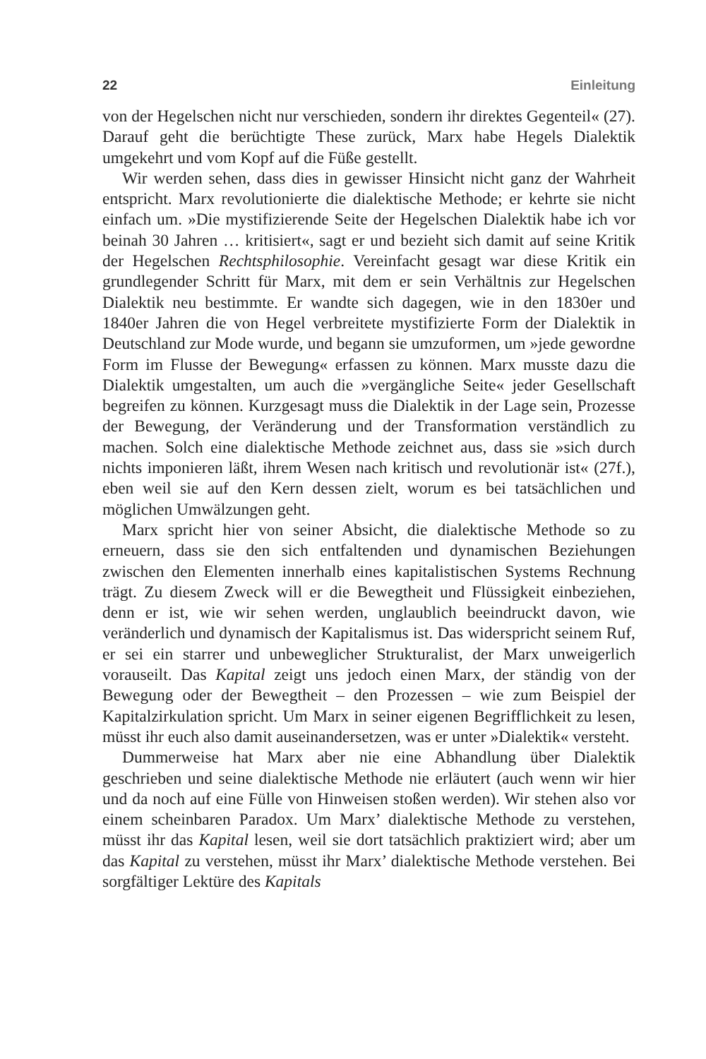22 Einleitung
von der Hegelschen nicht nur verschieden, sondern ihr direktes Gegenteil« (27). Darauf geht die berüchtigte These zurück, Marx habe Hegels Dialektik umgekehrt und vom Kopf auf die Füße gestellt.
Wir werden sehen, dass dies in gewisser Hinsicht nicht ganz der Wahrheit entspricht. Marx revolutionierte die dialektische Methode; er kehrte sie nicht einfach um. »Die mystifizierende Seite der Hegelschen Dialektik habe ich vor beinah 30 Jahren … kritisiert«, sagt er und bezieht sich damit auf seine Kritik der Hegelschen Rechtsphilosophie. Vereinfacht gesagt war diese Kritik ein grundlegender Schritt für Marx, mit dem er sein Verhältnis zur Hegelschen Dialektik neu bestimmte. Er wandte sich dagegen, wie in den 1830er und 1840er Jahren die von Hegel verbreitete mystifizierte Form der Dialektik in Deutschland zur Mode wurde, und begann sie umzuformen, um »jede gewordne Form im Flusse der Bewegung« erfassen zu können. Marx musste dazu die Dialektik umgestalten, um auch die »vergängliche Seite« jeder Gesellschaft begreifen zu können. Kurzgesagt muss die Dialektik in der Lage sein, Prozesse der Bewegung, der Veränderung und der Transformation verständlich zu machen. Solch eine dialektische Methode zeichnet aus, dass sie »sich durch nichts imponieren läßt, ihrem Wesen nach kritisch und revolutionär ist« (27f.), eben weil sie auf den Kern dessen zielt, worum es bei tatsächlichen und möglichen Umwälzungen geht.
Marx spricht hier von seiner Absicht, die dialektische Methode so zu erneuern, dass sie den sich entfaltenden und dynamischen Beziehungen zwischen den Elementen innerhalb eines kapitalistischen Systems Rechnung trägt. Zu diesem Zweck will er die Bewegtheit und Flüssigkeit einbeziehen, denn er ist, wie wir sehen werden, unglaublich beeindruckt davon, wie veränderlich und dynamisch der Kapitalismus ist. Das widerspricht seinem Ruf, er sei ein starrer und unbeweglicher Strukturalist, der Marx unweigerlich vorauseilt. Das Kapital zeigt uns jedoch einen Marx, der ständig von der Bewegung oder der Bewegtheit – den Prozessen – wie zum Beispiel der Kapitalzirkulation spricht. Um Marx in seiner eigenen Begrifflichkeit zu lesen, müsst ihr euch also damit auseinandersetzen, was er unter »Dialektik« versteht.
Dummerweise hat Marx aber nie eine Abhandlung über Dialektik geschrieben und seine dialektische Methode nie erläutert (auch wenn wir hier und da noch auf eine Fülle von Hinweisen stoßen werden). Wir stehen also vor einem scheinbaren Paradox. Um Marx’ dialektische Methode zu verstehen, müsst ihr das Kapital lesen, weil sie dort tatsächlich praktiziert wird; aber um das Kapital zu verstehen, müsst ihr Marx’ dialektische Methode verstehen. Bei sorgfältiger Lektüre des Kapitals